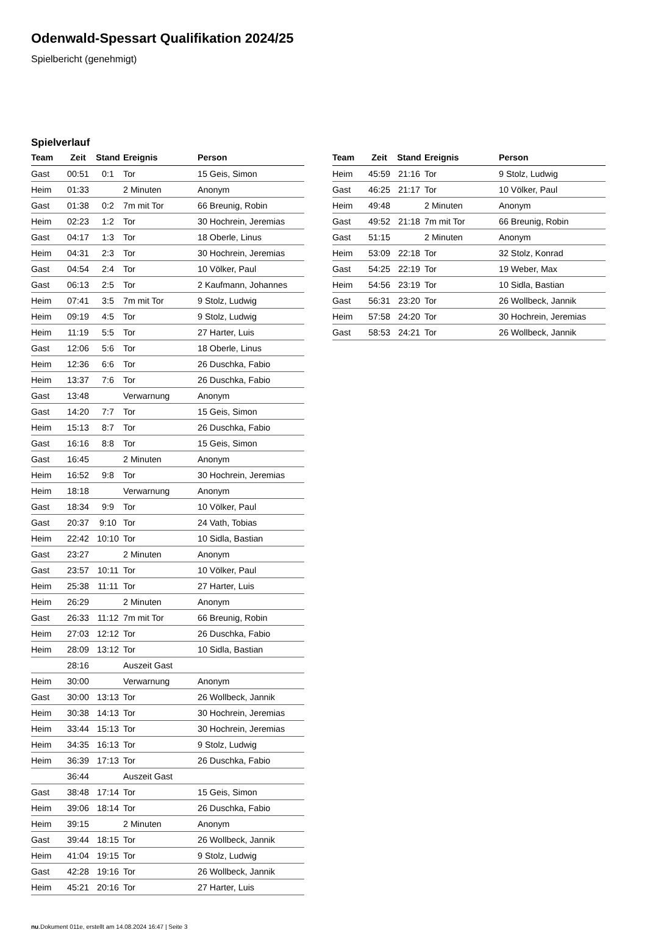Odenwald-Spessart Qualifikation 2024/25
Spielbericht (genehmigt)
Spielverlauf
| Team | Zeit | Stand | Ereignis | Person |
| --- | --- | --- | --- | --- |
| Gast | 00:51 | 0:1 | Tor | 15 Geis, Simon |
| Heim | 01:33 | | 2 Minuten | Anonym |
| Gast | 01:38 | 0:2 | 7m mit Tor | 66 Breunig, Robin |
| Heim | 02:23 | 1:2 | Tor | 30 Hochrein, Jeremias |
| Gast | 04:17 | 1:3 | Tor | 18 Oberle, Linus |
| Heim | 04:31 | 2:3 | Tor | 30 Hochrein, Jeremias |
| Gast | 04:54 | 2:4 | Tor | 10 Völker, Paul |
| Gast | 06:13 | 2:5 | Tor | 2 Kaufmann, Johannes |
| Heim | 07:41 | 3:5 | 7m mit Tor | 9 Stolz, Ludwig |
| Heim | 09:19 | 4:5 | Tor | 9 Stolz, Ludwig |
| Heim | 11:19 | 5:5 | Tor | 27 Harter, Luis |
| Gast | 12:06 | 5:6 | Tor | 18 Oberle, Linus |
| Heim | 12:36 | 6:6 | Tor | 26 Duschka, Fabio |
| Heim | 13:37 | 7:6 | Tor | 26 Duschka, Fabio |
| Gast | 13:48 | | Verwarnung | Anonym |
| Gast | 14:20 | 7:7 | Tor | 15 Geis, Simon |
| Heim | 15:13 | 8:7 | Tor | 26 Duschka, Fabio |
| Gast | 16:16 | 8:8 | Tor | 15 Geis, Simon |
| Gast | 16:45 | | 2 Minuten | Anonym |
| Heim | 16:52 | 9:8 | Tor | 30 Hochrein, Jeremias |
| Heim | 18:18 | | Verwarnung | Anonym |
| Gast | 18:34 | 9:9 | Tor | 10 Völker, Paul |
| Gast | 20:37 | 9:10 | Tor | 24 Vath, Tobias |
| Heim | 22:42 | 10:10 | Tor | 10 Sidla, Bastian |
| Gast | 23:27 | | 2 Minuten | Anonym |
| Gast | 23:57 | 10:11 | Tor | 10 Völker, Paul |
| Heim | 25:38 | 11:11 | Tor | 27 Harter, Luis |
| Heim | 26:29 | | 2 Minuten | Anonym |
| Gast | 26:33 | 11:12 | 7m mit Tor | 66 Breunig, Robin |
| Heim | 27:03 | 12:12 | Tor | 26 Duschka, Fabio |
| Heim | 28:09 | 13:12 | Tor | 10 Sidla, Bastian |
| | 28:16 | | Auszeit Gast | |
| Heim | 30:00 | | Verwarnung | Anonym |
| Gast | 30:00 | 13:13 | Tor | 26 Wollbeck, Jannik |
| Heim | 30:38 | 14:13 | Tor | 30 Hochrein, Jeremias |
| Heim | 33:44 | 15:13 | Tor | 30 Hochrein, Jeremias |
| Heim | 34:35 | 16:13 | Tor | 9 Stolz, Ludwig |
| Heim | 36:39 | 17:13 | Tor | 26 Duschka, Fabio |
| | 36:44 | | Auszeit Gast | |
| Gast | 38:48 | 17:14 | Tor | 15 Geis, Simon |
| Heim | 39:06 | 18:14 | Tor | 26 Duschka, Fabio |
| Heim | 39:15 | | 2 Minuten | Anonym |
| Gast | 39:44 | 18:15 | Tor | 26 Wollbeck, Jannik |
| Heim | 41:04 | 19:15 | Tor | 9 Stolz, Ludwig |
| Gast | 42:28 | 19:16 | Tor | 26 Wollbeck, Jannik |
| Heim | 45:21 | 20:16 | Tor | 27 Harter, Luis |
| Team | Zeit | Stand | Ereignis | Person |
| --- | --- | --- | --- | --- |
| Heim | 45:59 | 21:16 | Tor | 9 Stolz, Ludwig |
| Gast | 46:25 | 21:17 | Tor | 10 Völker, Paul |
| Heim | 49:48 | | 2 Minuten | Anonym |
| Gast | 49:52 | 21:18 | 7m mit Tor | 66 Breunig, Robin |
| Gast | 51:15 | | 2 Minuten | Anonym |
| Heim | 53:09 | 22:18 | Tor | 32 Stolz, Konrad |
| Gast | 54:25 | 22:19 | Tor | 19 Weber, Max |
| Heim | 54:56 | 23:19 | Tor | 10 Sidla, Bastian |
| Gast | 56:31 | 23:20 | Tor | 26 Wollbeck, Jannik |
| Heim | 57:58 | 24:20 | Tor | 30 Hochrein, Jeremias |
| Gast | 58:53 | 24:21 | Tor | 26 Wollbeck, Jannik |
nu.Dokument 011e, erstellt am 14.08.2024 16:47 | Seite 3